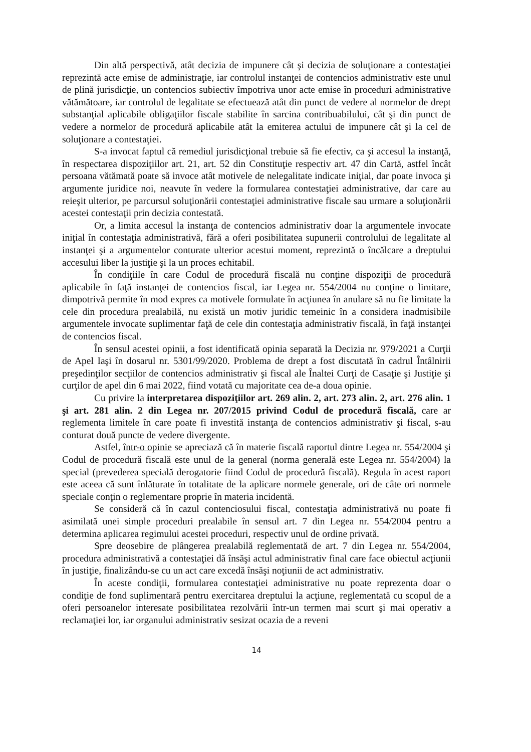Din altă perspectivă, atât decizia de impunere cât şi decizia de soluţionare a contestaţiei reprezintă acte emise de administraţie, iar controlul instanţei de contencios administrativ este unul de plină jurisdicţie, un contencios subiectiv împotriva unor acte emise în proceduri administrative vătămătoare, iar controlul de legalitate se efectuează atât din punct de vedere al normelor de drept substanţial aplicabile obligaţiilor fiscale stabilite în sarcina contribuabilului, cât şi din punct de vedere a normelor de procedură aplicabile atât la emiterea actului de impunere cât şi la cel de soluţionare a contestaţiei.
S-a invocat faptul că remediul jurisdicţional trebuie să fie efectiv, ca şi accesul la instanţă, în respectarea dispoziţiilor art. 21, art. 52 din Constituţie respectiv art. 47 din Cartă, astfel încât persoana vătămată poate să invoce atât motivele de nelegalitate indicate iniţial, dar poate invoca şi argumente juridice noi, neavute în vedere la formularea contestaţiei administrative, dar care au reieşit ulterior, pe parcursul soluţionării contestaţiei administrative fiscale sau urmare a soluţionării acestei contestaţii prin decizia contestată.
Or, a limita accesul la instanţa de contencios administrativ doar la argumentele invocate iniţial în contestaţia administrativă, fără a oferi posibilitatea supunerii controlului de legalitate al instanţei şi a argumentelor conturate ulterior acestui moment, reprezintă o încălcare a dreptului accesului liber la justiţie şi la un proces echitabil.
În condiţiile în care Codul de procedură fiscală nu conţine dispoziţii de procedură aplicabile în faţă instanţei de contencios fiscal, iar Legea nr. 554/2004 nu conţine o limitare, dimpotrivă permite în mod expres ca motivele formulate în acţiunea în anulare să nu fie limitate la cele din procedura prealabilă, nu există un motiv juridic temeinic în a considera inadmisibile argumentele invocate suplimentar faţă de cele din contestaţia administrativ fiscală, în faţă instanţei de contencios fiscal.
În sensul acestei opinii, a fost identificată opinia separată la Decizia nr. 979/2021 a Curţii de Apel Iaşi în dosarul nr. 5301/99/2020. Problema de drept a fost discutată în cadrul Întâlnirii preşedinţilor secţiilor de contencios administrativ şi fiscal ale Înaltei Curţi de Casaţie şi Justiţie şi curţilor de apel din 6 mai 2022, fiind votată cu majoritate cea de-a doua opinie.
Cu privire la interpretarea dispoziţiilor art. 269 alin. 2, art. 273 alin. 2, art. 276 alin. 1 şi art. 281 alin. 2 din Legea nr. 207/2015 privind Codul de procedură fiscală, care ar reglementa limitele în care poate fi investită instanţa de contencios administrativ şi fiscal, s-au conturat două puncte de vedere divergente.
Astfel, într-o opinie se apreciază că în materie fiscală raportul dintre Legea nr. 554/2004 şi Codul de procedură fiscală este unul de la general (norma generală este Legea nr. 554/2004) la special (prevederea specială derogatorie fiind Codul de procedură fiscală). Regula în acest raport este aceea că sunt înlăturate în totalitate de la aplicare normele generale, ori de câte ori normele speciale conţin o reglementare proprie în materia incidentă.
Se consideră că în cazul contenciosului fiscal, contestaţia administrativă nu poate fi asimilată unei simple proceduri prealabile în sensul art. 7 din Legea nr. 554/2004 pentru a determina aplicarea regimului acestei proceduri, respectiv unul de ordine privată.
Spre deosebire de plângerea prealabilă reglementată de art. 7 din Legea nr. 554/2004, procedura administrativă a contestaţiei dă însăşi actul administrativ final care face obiectul acţiunii în justiţie, finalizându-se cu un act care excedă însăşi noţiunii de act administrativ.
În aceste condiţii, formularea contestaţiei administrative nu poate reprezenta doar o condiţie de fond suplimentară pentru exercitarea dreptului la acţiune, reglementată cu scopul de a oferi persoanelor interesate posibilitatea rezolvării într-un termen mai scurt şi mai operativ a reclamaţiei lor, iar organului administrativ sesizat ocazia de a reveni
14